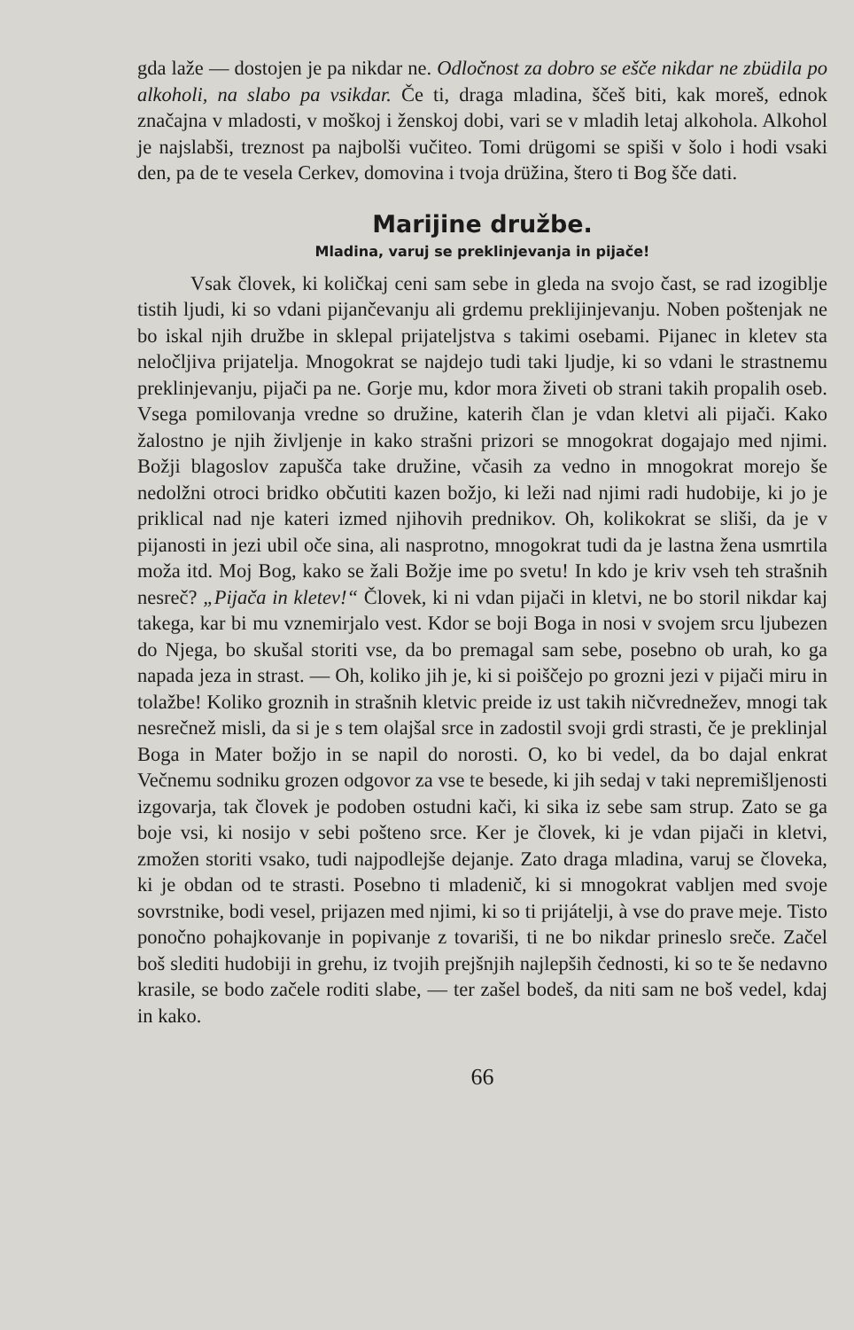gda laže — dostojen je pa nikdar ne. Odločnost za dobro se ešče nikdar ne zbüdila po alkoholi, na slabo pa vsikdar. Če ti, draga mladina, ščeš biti, kak moreš, ednok značajna v mladosti, v moškoj i ženskoj dobi, vari se v mladih letaj alkohola. Alkohol je najslabši, treznost pa najbolši vučiteo. Tomi drügomi se spiši v šolo i hodi vsaki den, pa de te vesela Cerkev, domovina i tvoja drüžina, štero ti Bog šče dati.
Marijine družbe.
Mladina, varuj se preklinjevanja in pijače!
Vsak človek, ki količkaj ceni sam sebe in gleda na svojo čast, se rad izogiblje tistih ljudi, ki so vdani pijančevanju ali grdemu preklijinjevanju. Noben poštenjak ne bo iskal njih družbe in sklepal prijateljstva s takimi osebami. Pijanec in kletev sta neločljiva prijatelja. Mnogokrat se najdejo tudi taki ljudje, ki so vdani le strastnemu preklinjevanju, pijači pa ne. Gorje mu, kdor mora živeti ob strani takih propalih oseb. Vsega pomilovanja vredne so družine, katerih član je vdan kletvi ali pijači. Kako žalostno je njih življenje in kako strašni prizori se mnogokrat dogajajo med njimi. Božji blagoslov zapušča take družine, včasih za vedno in mnogokrat morejo še nedolžni otroci bridko občutiti kazen božjo, ki leži nad njimi radi hudobije, ki jo je priklical nad nje kateri izmed njihovih prednikov. Oh, kolikokrat se sliši, da je v pijanosti in jezi ubil oče sina, ali nasprotno, mnogokrat tudi da je lastna žena usmrtila moža itd. Moj Bog, kako se žali Božje ime po svetu! In kdo je kriv vseh teh strašnih nesreč? „Pijača in kletev!“ Človek, ki ni vdan pijači in kletvi, ne bo storil nikdar kaj takega, kar bi mu vznemirjalo vest. Kdor se boji Boga in nosi v svojem srcu ljubezen do Njega, bo skušal storiti vse, da bo premagal sam sebe, posebno ob urah, ko ga napada jeza in strast. — Oh, koliko jih je, ki si poiščejo po grozni jezi v pijači miru in tolažbe! Koliko groznih in strašnih kletvic preide iz ust takih ničvrednežev, mnogi tak nesrečnež misli, da si je s tem olajšal srce in zadostil svoji grdi strasti, če je preklinjal Boga in Mater božjo in se napil do norosti. O, ko bi vedel, da bo dajal enkrat Večnemu sodniku grozen odgovor za vse te besede, ki jih sedaj v taki nepremišljenosti izgovarja, tak človek je podoben ostudni kači, ki sika iz sebe sam strup. Zato se ga boje vsi, ki nosijo v sebi pošteno srce. Ker je človek, ki je vdan pijači in kletvi, zmožen storiti vsako, tudi najpodlejše dejanje. Zato draga mladina, varuj se človeka, ki je obdan od te strasti. Posebno ti mladenič, ki si mnogokrat vabljen med svoje sovrstnike, bodi vesel, prijazen med njimi, ki so ti prijátelji, à vse do prave meje. Tisto ponočno pohajkovanje in popivanje z tovariši, ti ne bo nikdar prineslo sreče. Začel boš slediti hudobiji in grehu, iz tvojih prejšnjih najlepših čednosti, ki so te še nedavno krasile, se bodo začele roditi slabe, — ter zašel bodeš, da niti sam ne boš vedel, kdaj in kako.
66